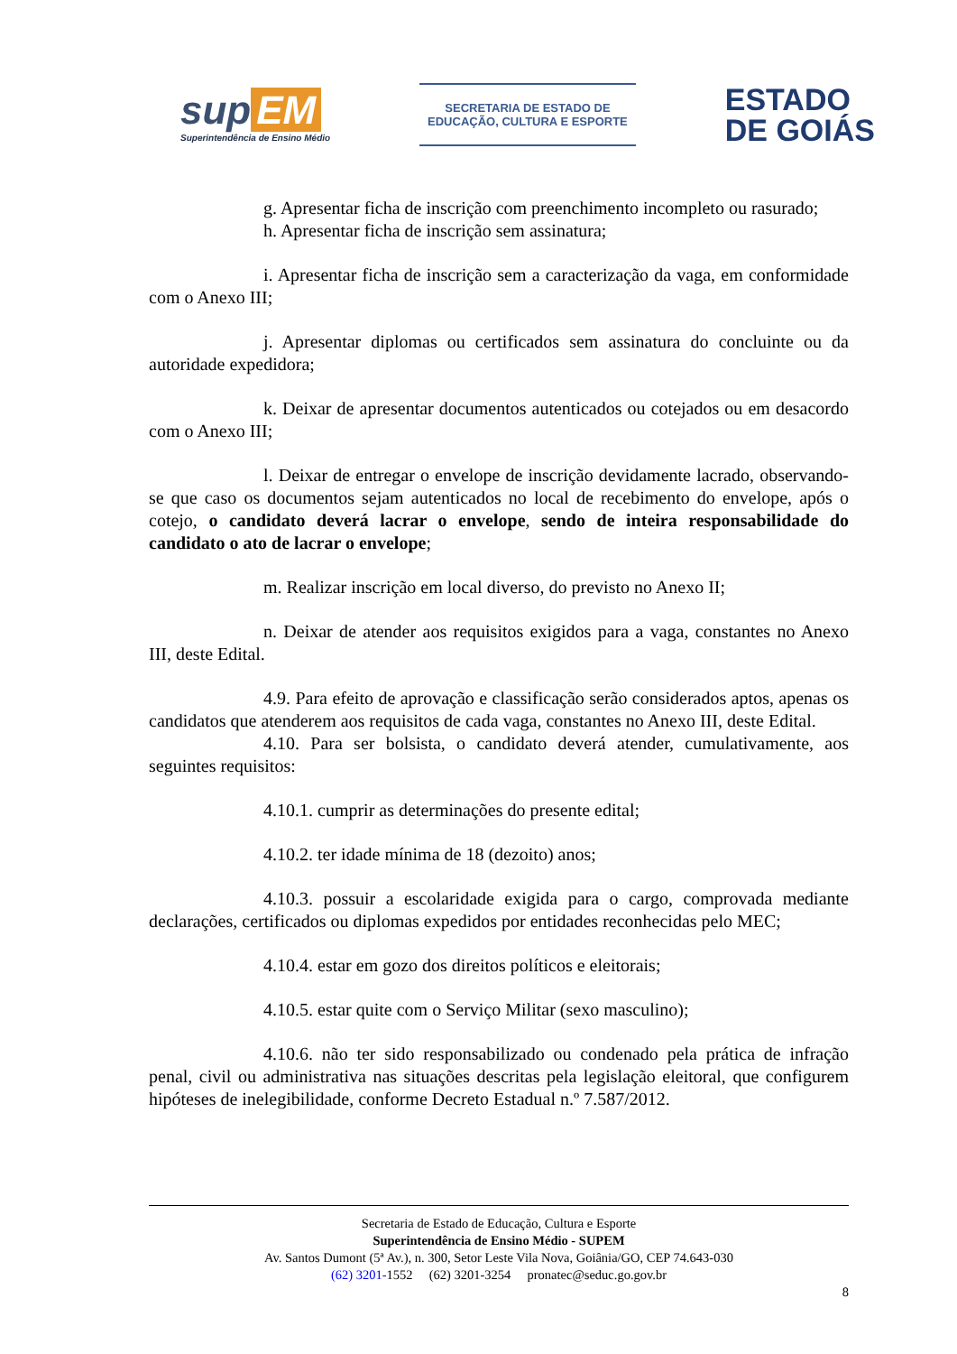sup EM
Superintendência de Ensino Médio
SECRETARIA DE ESTADO DE
EDUCAÇÃO, CULTURA E ESPORTE
ESTADO
DE GOIÁS
g. Apresentar ficha de inscrição com preenchimento incompleto ou rasurado;
h. Apresentar ficha de inscrição sem assinatura;
i. Apresentar ficha de inscrição sem a caracterização da vaga, em conformidade com o Anexo III;
j. Apresentar diplomas ou certificados sem assinatura do concluinte ou da autoridade expedidora;
k. Deixar de apresentar documentos autenticados ou cotejados ou em desacordo com o Anexo III;
l. Deixar de entregar o envelope de inscrição devidamente lacrado, observando-se que caso os documentos sejam autenticados no local de recebimento do envelope, após o cotejo, o candidato deverá lacrar o envelope, sendo de inteira responsabilidade do candidato o ato de lacrar o envelope;
m. Realizar inscrição em local diverso, do previsto no Anexo II;
n. Deixar de atender aos requisitos exigidos para a vaga, constantes no Anexo III, deste Edital.
4.9. Para efeito de aprovação e classificação serão considerados aptos, apenas os candidatos que atenderem aos requisitos de cada vaga, constantes no Anexo III, deste Edital.
4.10. Para ser bolsista, o candidato deverá atender, cumulativamente, aos seguintes requisitos:
4.10.1. cumprir as determinações do presente edital;
4.10.2. ter idade mínima de 18 (dezoito) anos;
4.10.3. possuir a escolaridade exigida para o cargo, comprovada mediante declarações, certificados ou diplomas expedidos por entidades reconhecidas pelo MEC;
4.10.4. estar em gozo dos direitos políticos e eleitorais;
4.10.5. estar quite com o Serviço Militar (sexo masculino);
4.10.6. não ter sido responsabilizado ou condenado pela prática de infração penal, civil ou administrativa nas situações descritas pela legislação eleitoral, que configurem hipóteses de inelegibilidade, conforme Decreto Estadual n.º 7.587/2012.
Secretaria de Estado de Educação, Cultura e Esporte
Superintendência de Ensino Médio - SUPEM
Av. Santos Dumont (5ª Av.), n. 300, Setor Leste Vila Nova, Goiânia/GO, CEP 74.643-030
(62) 3201-1552 (62) 3201-3254 pronatec@seduc.go.gov.br
8